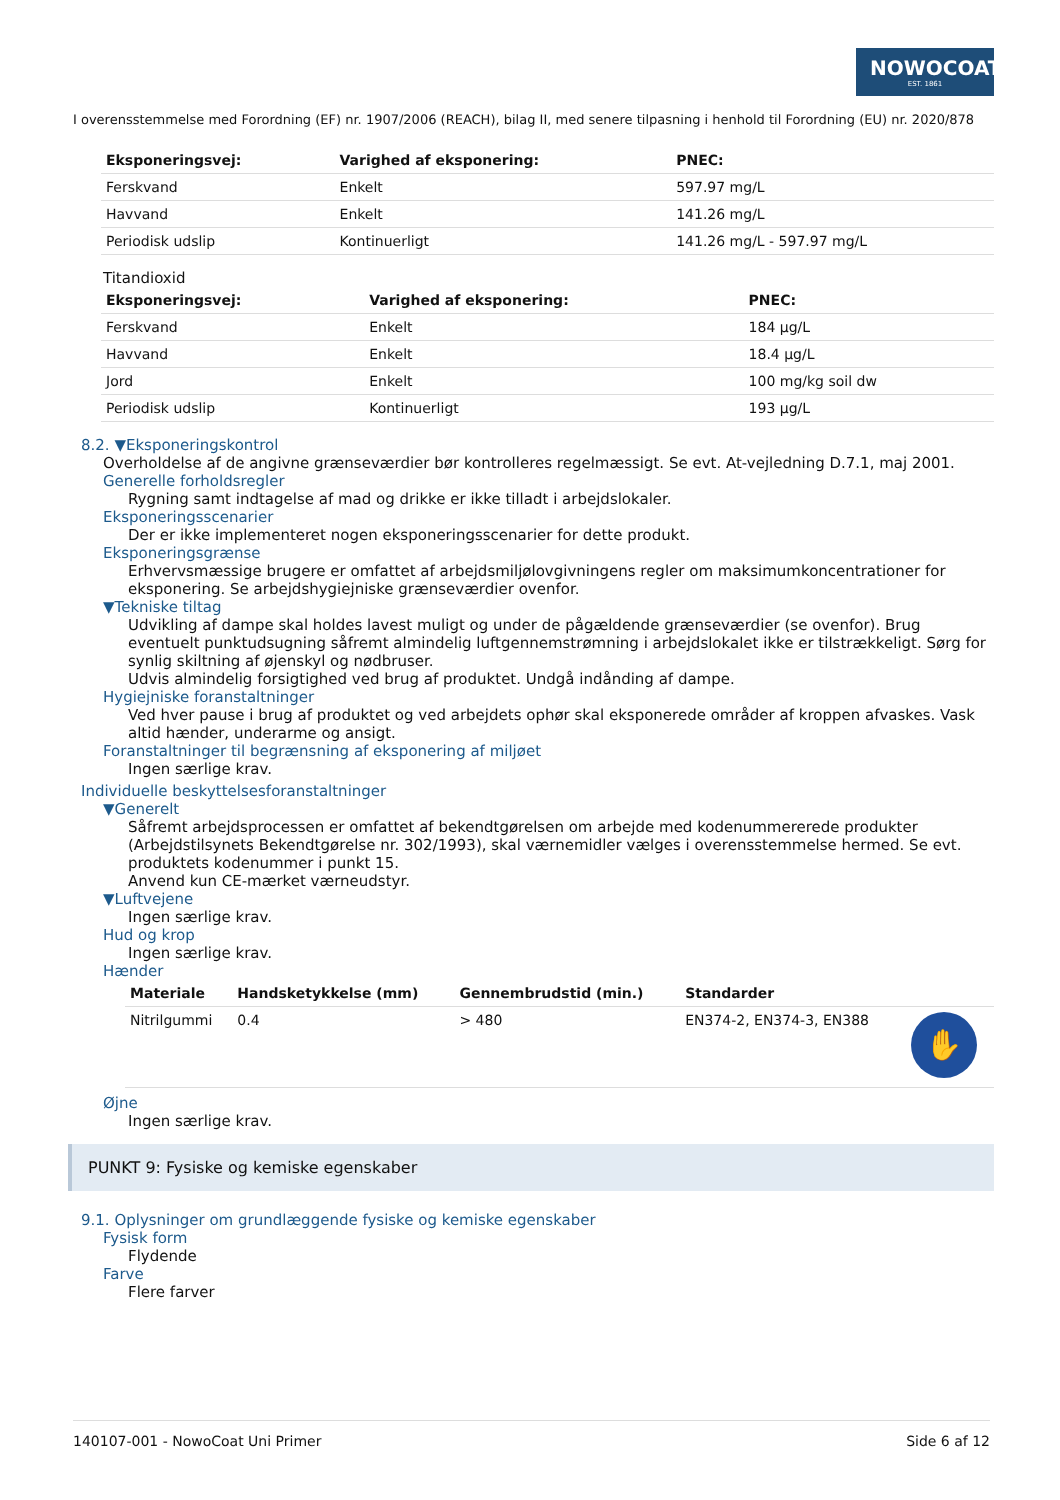NOWOCOAT
EST. 1861
I overensstemmelse med Forordning (EF) nr. 1907/2006 (REACH), bilag II, med senere tilpasning i henhold til Forordning (EU) nr. 2020/878
| Eksponeringsvej: | Varighed af eksponering: | PNEC: |
| --- | --- | --- |
| Ferskvand | Enkelt | 597.97 mg/L |
| Havvand | Enkelt | 141.26 mg/L |
| Periodisk udslip | Kontinuerligt | 141.26 mg/L - 597.97 mg/L |
Titandioxid
| Eksponeringsvej: | Varighed af eksponering: | PNEC: |
| --- | --- | --- |
| Ferskvand | Enkelt | 184 µg/L |
| Havvand | Enkelt | 18.4 µg/L |
| Jord | Enkelt | 100 mg/kg soil dw |
| Periodisk udslip | Kontinuerligt | 193 µg/L |
8.2. ▼Eksponeringskontrol
Overholdelse af de angivne grænseværdier bør kontrolleres regelmæssigt. Se evt. At-vejledning D.7.1, maj 2001.
Generelle forholdsregler
Rygning samt indtagelse af mad og drikke er ikke tilladt i arbejdslokaler.
Eksponeringsscenarier
Der er ikke implementeret nogen eksponeringsscenarier for dette produkt.
Eksponeringsgrænse
Erhvervsmæssige brugere er omfattet af arbejdsmiljølovgivningens regler om maksimumkoncentrationer for eksponering. Se arbejdshygiejniske grænseværdier ovenfor.
▼Tekniske tiltag
Udvikling af dampe skal holdes lavest muligt og under de pågældende grænseværdier (se ovenfor). Brug eventuelt punktudsugning såfremt almindelig luftgennemstrømning i arbejdslokalet ikke er tilstrækkeligt. Sørg for synlig skiltning af øjenskyl og nødbruser.
Udvis almindelig forsigtighed ved brug af produktet. Undgå indånding af dampe.
Hygiejniske foranstaltninger
Ved hver pause i brug af produktet og ved arbejdets ophør skal eksponerede områder af kroppen afvaskes. Vask altid hænder, underarme og ansigt.
Foranstaltninger til begrænsning af eksponering af miljøet
Ingen særlige krav.
Individuelle beskyttelsesforanstaltninger
▼Generelt
Såfremt arbejdsprocessen er omfattet af bekendtgørelsen om arbejde med kodenummererede produkter (Arbejdstilsynets Bekendtgørelse nr. 302/1993), skal værnemidler vælges i overensstemmelse hermed. Se evt. produktets kodenummer i punkt 15.
Anvend kun CE-mærket værneudstyr.
▼Luftvejene
Ingen særlige krav.
Hud og krop
Ingen særlige krav.
Hænder
| Materiale | Handsketykkelse (mm) | Gennembrudstid (min.) | Standarder | |
| --- | --- | --- | --- | --- |
| Nitrilgummi | 0.4 | > 480 | EN374-2, EN374-3, EN388 | ✋ |
Øjne
Ingen særlige krav.
PUNKT 9: Fysiske og kemiske egenskaber
9.1. Oplysninger om grundlæggende fysiske og kemiske egenskaber
Fysisk form
Flydende
Farve
Flere farver
140107-001 - NowoCoat Uni Primer Side 6 af 12